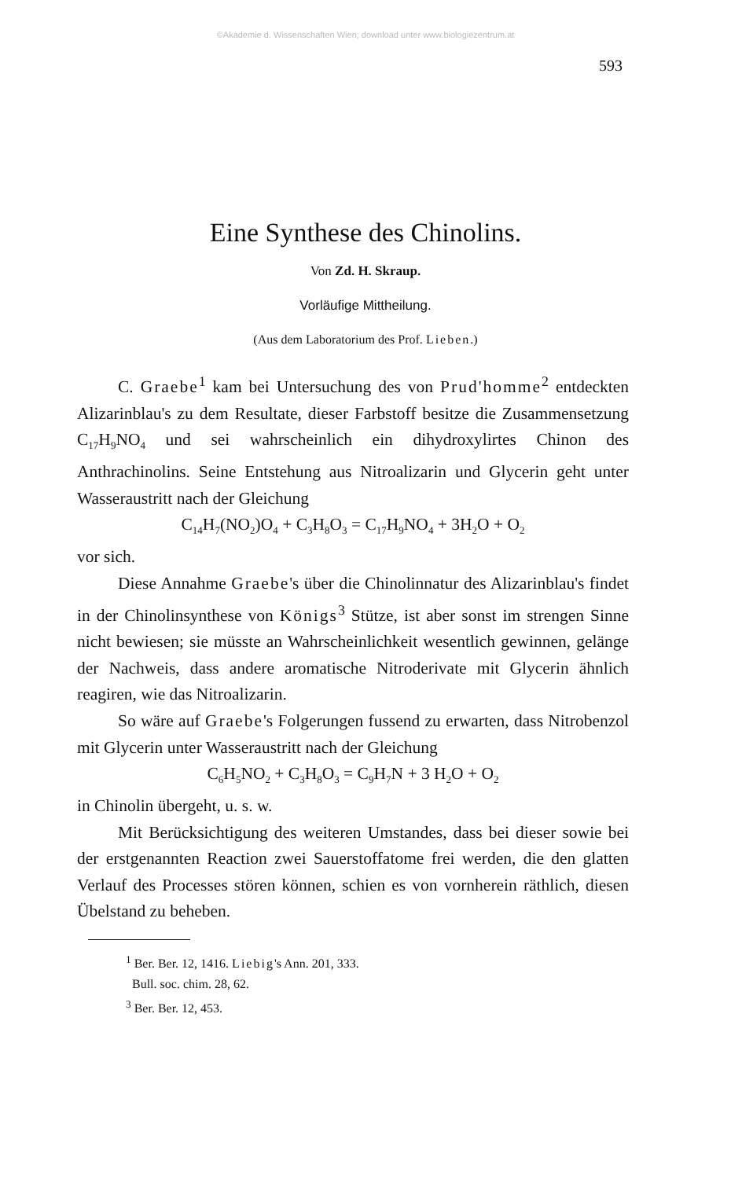©Akademie d. Wissenschaften Wien; download unter www.biologiezentrum.at
593
Eine Synthese des Chinolins.
Von Zd. H. Skraup.
Vorläufige Mittheilung.
(Aus dem Laboratorium des Prof. Lieben.)
C. Graebe<sup>1</sup> kam bei Untersuchung des von Prud'homme<sup>2</sup> entdeckten Alizarinblau's zu dem Resultate, dieser Farbstoff besitze die Zusammensetzung C<sub>17</sub>H<sub>9</sub>NO<sub>4</sub> und sei wahrscheinlich ein dihydroxylirtes Chinon des Anthrachinolins. Seine Entstehung aus Nitroalizarin und Glycerin geht unter Wasseraustritt nach der Gleichung
C<sub>14</sub>H<sub>7</sub>(NO<sub>2</sub>)O<sub>4</sub> + C<sub>3</sub>H<sub>8</sub>O<sub>3</sub> = C<sub>17</sub>H<sub>9</sub>NO<sub>4</sub> + 3H<sub>2</sub>O + O<sub>2</sub>
vor sich.
Diese Annahme Graebe's über die Chinolinnatur des Alizarinblau's findet in der Chinolinsynthese von Königs<sup>3</sup> Stütze, ist aber sonst im strengen Sinne nicht bewiesen; sie müsste an Wahrscheinlichkeit wesentlich gewinnen, gelänge der Nachweis, dass andere aromatische Nitroderivate mit Glycerin ähnlich reagiren, wie das Nitroalizarin.
So wäre auf Graebe's Folgerungen fussend zu erwarten, dass Nitrobenzol mit Glycerin unter Wasseraustritt nach der Gleichung
C<sub>6</sub>H<sub>5</sub>NO<sub>2</sub> + C<sub>3</sub>H<sub>8</sub>O<sub>3</sub> = C<sub>9</sub>H<sub>7</sub>N + 3 H<sub>2</sub>O + O<sub>2</sub>
in Chinolin übergeht, u. s. w.
Mit Berücksichtigung des weiteren Umstandes, dass bei dieser sowie bei der erstgenannten Reaction zwei Sauerstoffatome frei werden, die den glatten Verlauf des Processes stören können, schien es von vornherein räthlich, diesen Übelstand zu beheben.
<sup>1</sup> Ber. Ber. 12, 1416. Liebig's Ann. 201, 333.
Bull. soc. chim. 28, 62.
<sup>3</sup> Ber. Ber. 12, 453.